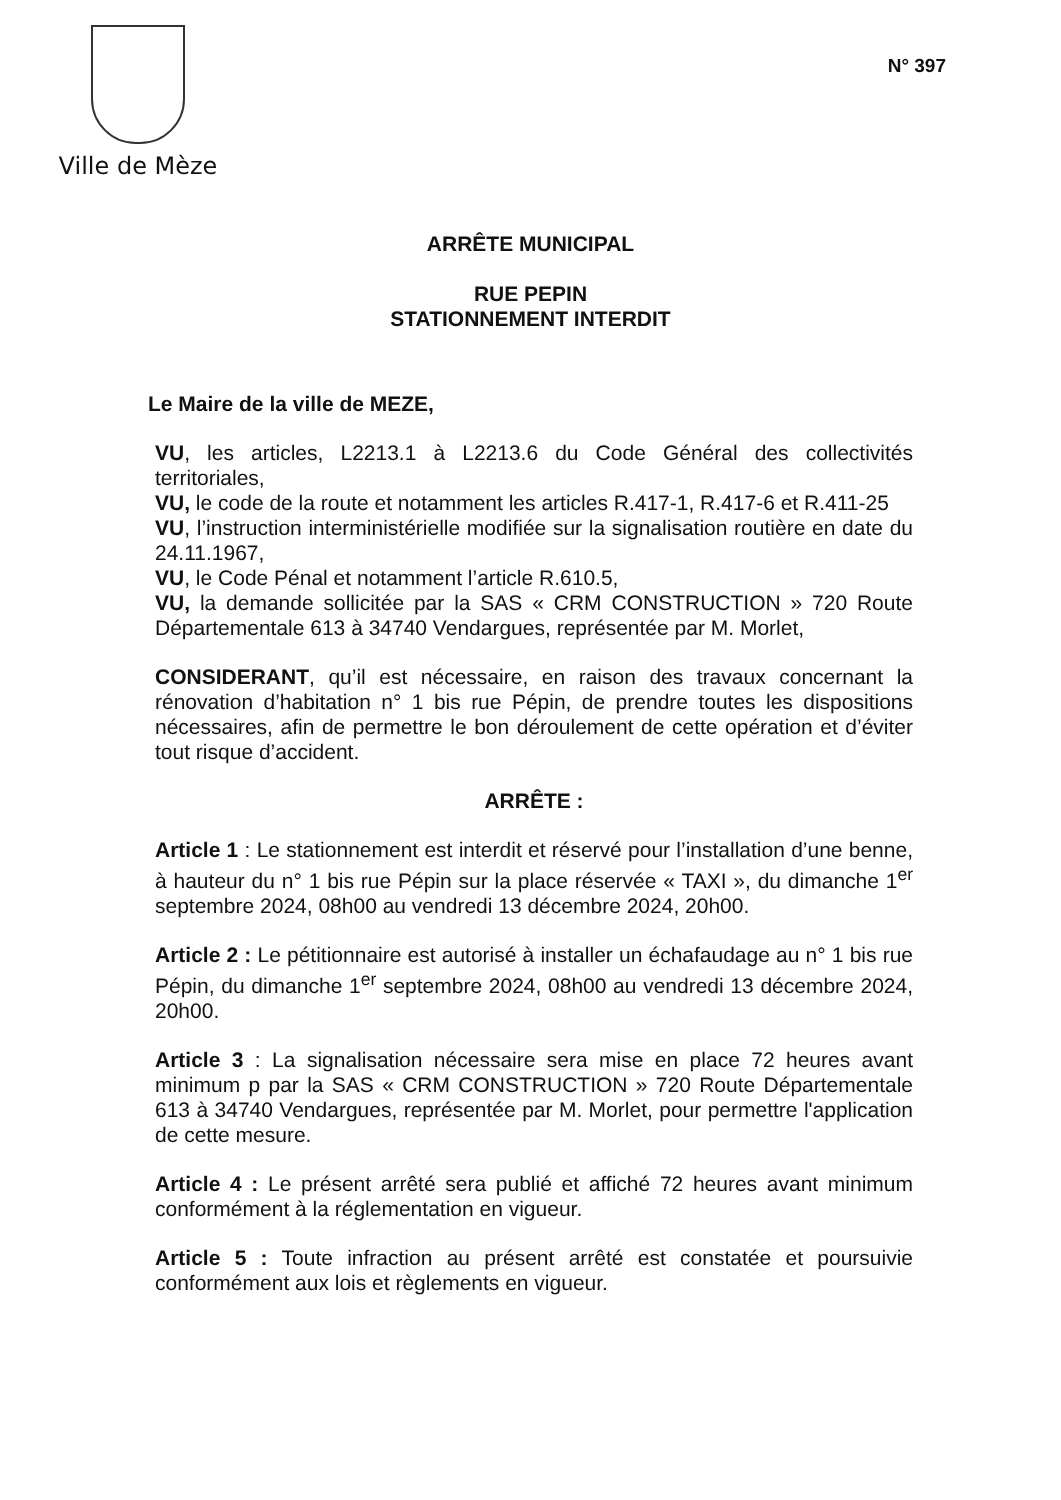Ville de Mèze
N° 397
ARRÊTE MUNICIPAL
RUE PEPIN
STATIONNEMENT INTERDIT
Le Maire de la ville de MEZE,
VU, les articles, L2213.1 à L2213.6 du Code Général des collectivités territoriales,
VU, le code de la route et notamment les articles R.417-1, R.417-6 et R.411-25
VU, l’instruction interministérielle modifiée sur la signalisation routière en date du 24.11.1967,
VU, le Code Pénal et notamment l’article R.610.5,
VU, la demande sollicitée par la SAS « CRM CONSTRUCTION » 720 Route Départementale 613 à 34740 Vendargues, représentée par M. Morlet,
CONSIDERANT, qu’il est nécessaire, en raison des travaux concernant la rénovation d’habitation n° 1 bis rue Pépin, de prendre toutes les dispositions nécessaires, afin de permettre le bon déroulement de cette opération et d’éviter tout risque d’accident.
ARRÊTE :
Article 1 : Le stationnement est interdit et réservé pour l’installation d’une benne, à hauteur du n° 1 bis rue Pépin sur la place réservée « TAXI », du dimanche 1<sup>er</sup> septembre 2024, 08h00 au vendredi 13 décembre 2024, 20h00.
Article 2 : Le pétitionnaire est autorisé à installer un échafaudage au n° 1 bis rue Pépin, du dimanche 1<sup>er</sup> septembre 2024, 08h00 au vendredi 13 décembre 2024, 20h00.
Article 3 : La signalisation nécessaire sera mise en place 72 heures avant minimum p par la SAS « CRM CONSTRUCTION » 720 Route Départementale 613 à 34740 Vendargues, représentée par M. Morlet, pour permettre l'application de cette mesure.
Article 4 : Le présent arrêté sera publié et affiché 72 heures avant minimum conformément à la réglementation en vigueur.
Article 5 : Toute infraction au présent arrêté est constatée et poursuivie conformément aux lois et règlements en vigueur.